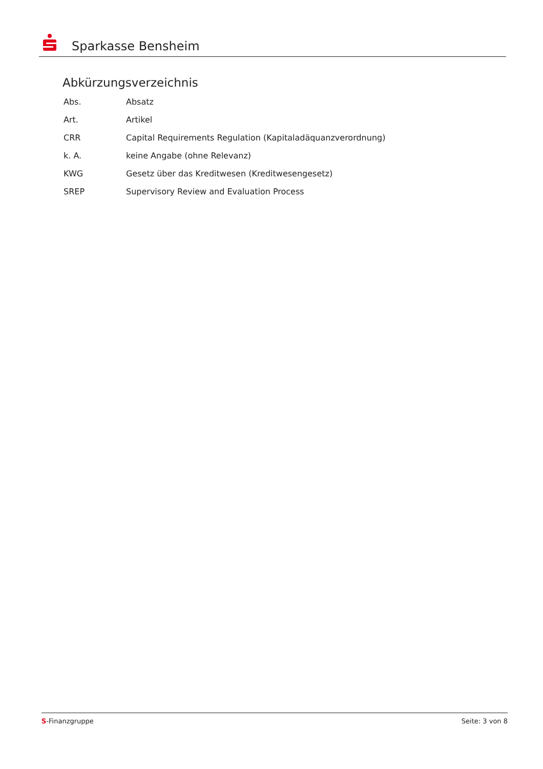Sparkasse Bensheim
Abkürzungsverzeichnis
| Abs. | Absatz |
| Art. | Artikel |
| CRR | Capital Requirements Regulation (Kapitaladäquanzverordnung) |
| k. A. | keine Angabe (ohne Relevanz) |
| KWG | Gesetz über das Kreditwesen (Kreditwesengesetz) |
| SREP | Supervisory Review and Evaluation Process |
S-Finanzgruppe Seite: 3 von 8